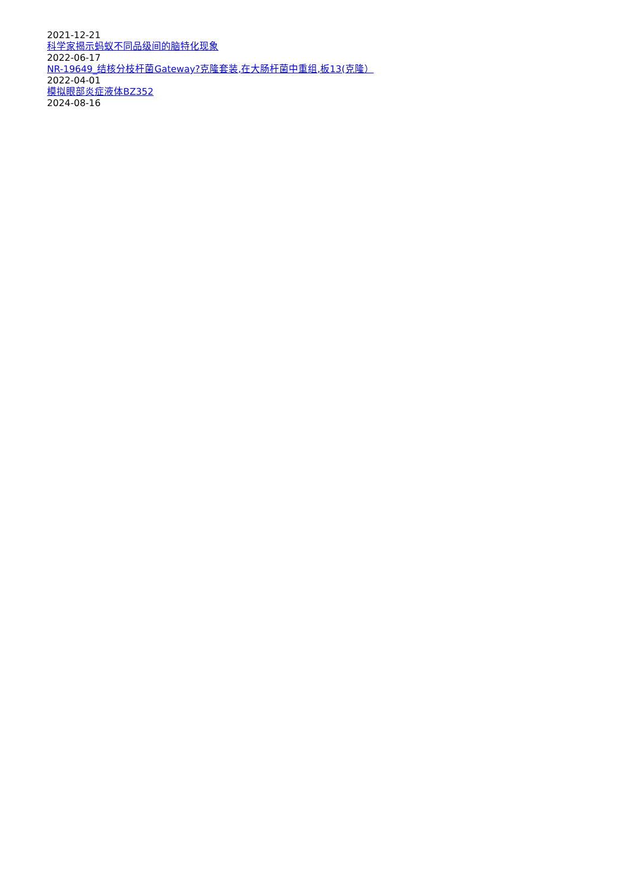2021-12-21
科学家揭示蚂蚁不同品级间的脑特化现象
2022-06-17
NR-19649_结核分枝杆菌Gateway?克隆套装,在大肠杆菌中重组,板13(克隆）
2022-04-01
模拟眼部炎症液体BZ352
2024-08-16